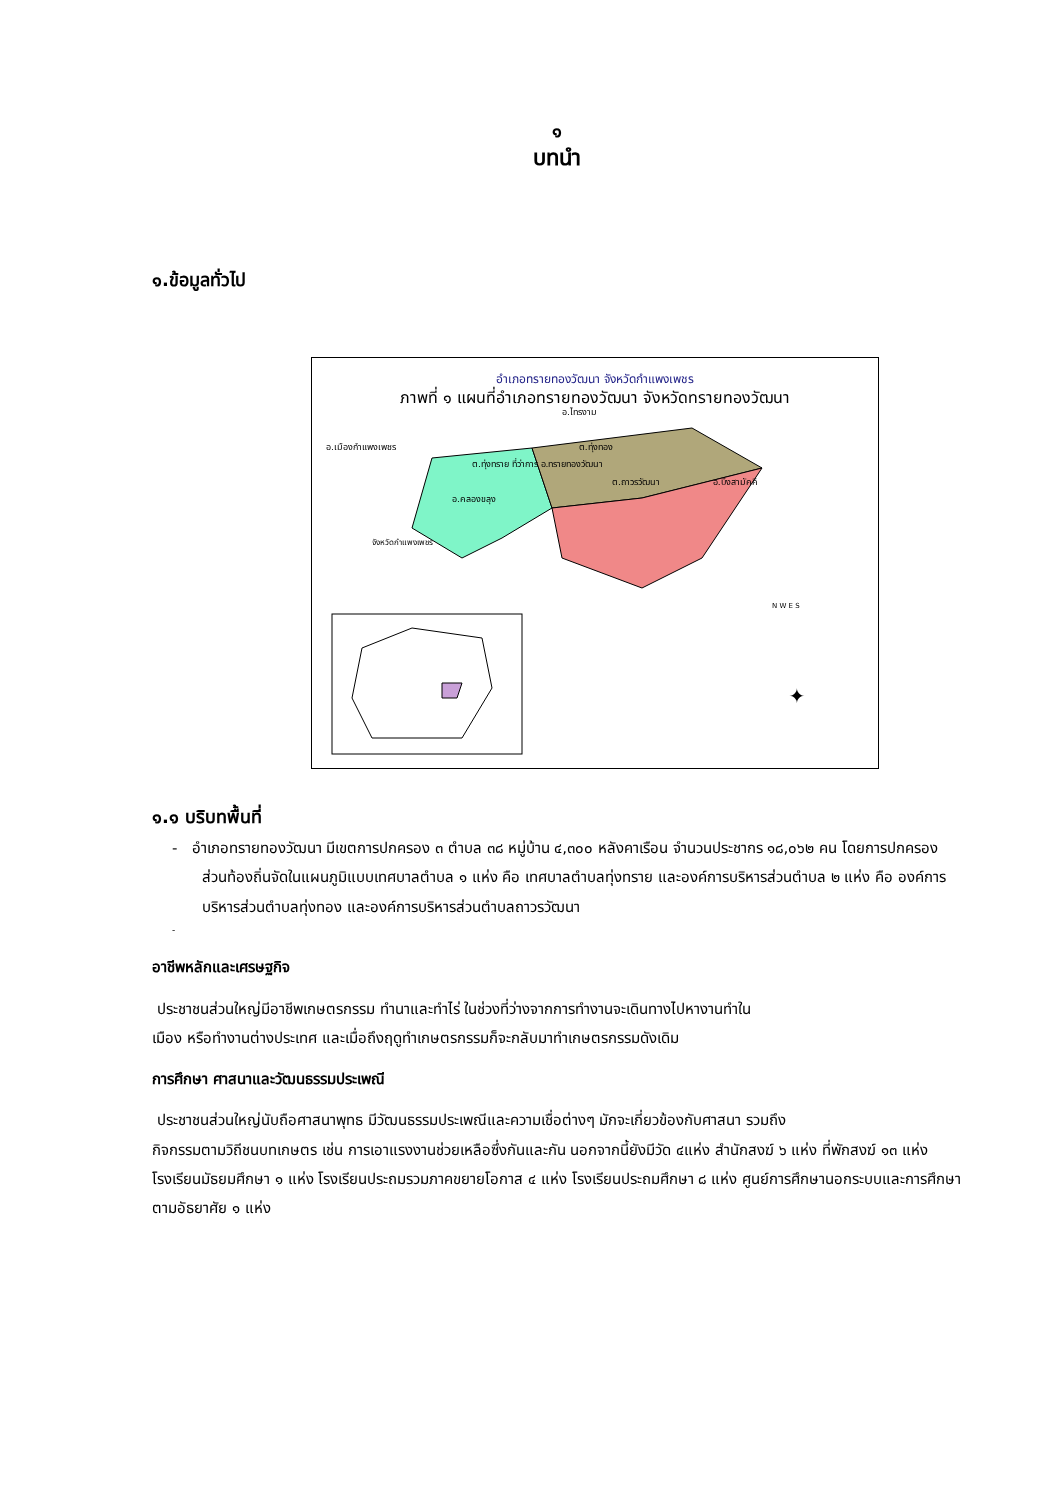๑
บทนำ
๑.ข้อมูลทั่วไป
✦
อำเภอทรายทองวัฒนา จังหวัดกำแพงเพชร
ภาพที่ ๑ แผนที่อำเภอทรายทองวัฒนา จังหวัดทรายทองวัฒนา
อ.ไทรงาม
อ.เมืองกำแพงเพชร ต.ทุ่งทอง
ต.ทุ่งทราย ที่ว่าการ อ.ทรายทองวัฒนา
ต.ถาวรวัฒนา อ.บึงสามัคคี
อ.คลองขลุง
จังหวัดกำแพงเพชร
N W E S
๑.๑ บริบทพื้นที่
- อำเภอทรายทองวัฒนา มีเขตการปกครอง ๓ ตำบล ๓๘ หมู่บ้าน ๔,๓๐๐ หลังคาเรือน จำนวนประชากร ๑๘,๐๖๒ คน โดยการปกครองส่วนท้องถิ่นจัดในแผนภูมิแบบเทศบาลตำบล ๑ แห่ง คือ เทศบาลตำบลทุ่งทราย และองค์การบริหารส่วนตำบล ๒ แห่ง คือ องค์การบริหารส่วนตำบลทุ่งทอง และองค์การบริหารส่วนตำบลถาวรวัฒนา
-
อาชีพหลักและเศรษฐกิจ
ประชาชนส่วนใหญ่มีอาชีพเกษตรกรรม ทำนาและทำไร่ ในช่วงที่ว่างจากการทำงานจะเดินทางไปหางานทำใน
เมือง หรือทำงานต่างประเทศ และเมื่อถึงฤดูทำเกษตรกรรมก็จะกลับมาทำเกษตรกรรมดังเดิม
การศึกษา ศาสนาและวัฒนธรรมประเพณี
ประชาชนส่วนใหญ่นับถือศาสนาพุทธ มีวัฒนธรรมประเพณีและความเชื่อต่างๆ มักจะเกี่ยวข้องกับศาสนา รวมถึง
กิจกรรมตามวิถีชนบทเกษตร เช่น การเอาแรงงานช่วยเหลือซึ่งกันและกัน นอกจากนี้ยังมีวัด ๔แห่ง สำนักสงฆ์ ๖ แห่ง ที่พักสงฆ์ ๑๓ แห่ง โรงเรียนมัธยมศึกษา ๑ แห่ง โรงเรียนประถมรวมภาคขยายโอกาส ๔ แห่ง โรงเรียนประถมศึกษา ๘ แห่ง ศูนย์การศึกษานอกระบบและการศึกษาตามอัธยาศัย ๑ แห่ง